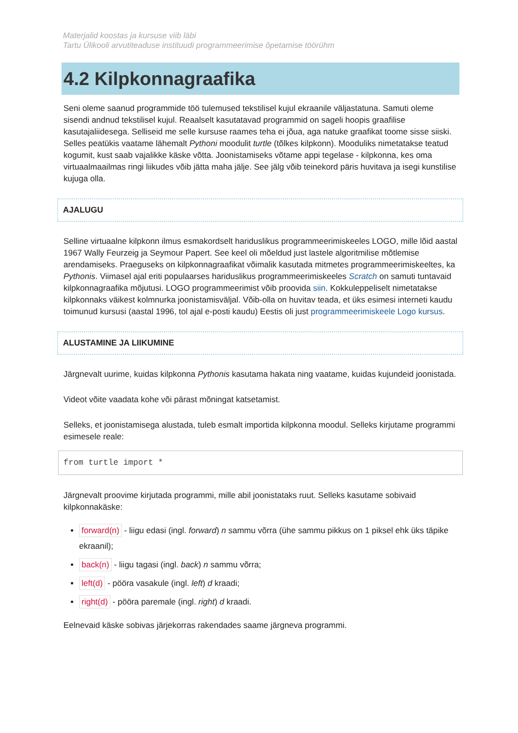Materjalid koostas ja kursuse viib läbi
Tartu Ülikooli arvutiteaduse instituudi programmeerimise õpetamise töörühm
4.2 Kilpkonnagraafika
Seni oleme saanud programmide töö tulemused tekstilisel kujul ekraanile väljastatuna. Samuti oleme sisendi andnud tekstilisel kujul. Reaalselt kasutatavad programmid on sageli hoopis graafilise kasutajaliidesega. Selliseid me selle kursuse raames teha ei jõua, aga natuke graafikat toome sisse siiski. Selles peatükis vaatame lähemalt Pythoni moodulit turtle (tõlkes kilpkonn). Mooduliks nimetatakse teatud kogumit, kust saab vajalikke käske võtta. Joonistamiseks võtame appi tegelase - kilpkonna, kes oma virtuaalmaailmas ringi liikudes võib jätta maha jälje. See jälg võib teinekord päris huvitava ja isegi kunstilise kujuga olla.
AJALUGU
Selline virtuaalne kilpkonn ilmus esmakordselt hariduslikus programmeerimiskeeles LOGO, mille lõid aastal 1967 Wally Feurzeig ja Seymour Papert. See keel oli mõeldud just lastele algoritmilise mõtlemise arendamiseks. Praeguseks on kilpkonnagraafikat võimalik kasutada mitmetes programmeerimiskeeltes, ka Pythonis. Viimasel ajal eriti populaarses hariduslikus programmeerimiskeeles Scratch on samuti tuntavaid kilpkonnagraafika mõjutusi. LOGO programmeerimist võib proovida siin. Kokkuleppeliselt nimetatakse kilpkonnaks väikest kolmnurka joonistamisväljal. Võib-olla on huvitav teada, et üks esimesi interneti kaudu toimunud kursusi (aastal 1996, tol ajal e-posti kaudu) Eestis oli just programmeerimiskeele Logo kursus.
ALUSTAMINE JA LIIKUMINE
Järgnevalt uurime, kuidas kilpkonna Pythonis kasutama hakata ning vaatame, kuidas kujundeid joonistada.
Videot võite vaadata kohe või pärast mõningat katsetamist.
Selleks, et joonistamisega alustada, tuleb esmalt importida kilpkonna moodul. Selleks kirjutame programmi esimesele reale:
from turtle import *
Järgnevalt proovime kirjutada programmi, mille abil joonistataks ruut. Selleks kasutame sobivaid kilpkonnakäske:
forward(n) - liigu edasi (ingl. forward) n sammu võrra (ühe sammu pikkus on 1 piksel ehk üks täpike ekraanil);
back(n) - liigu tagasi (ingl. back) n sammu võrra;
left(d) - pööra vasakule (ingl. left) d kraadi;
right(d) - pööra paremale (ingl. right) d kraadi.
Eelnevaid käske sobivas järjekorras rakendades saame järgneva programmi.